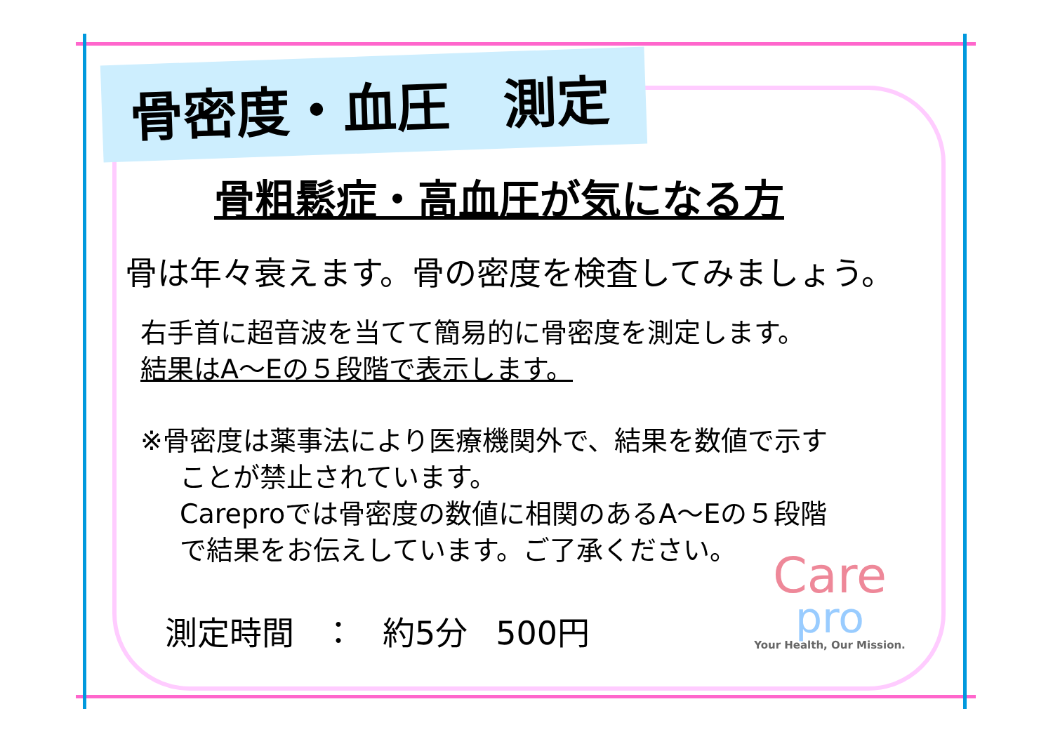骨密度・血圧　測定
骨粗鬆症・高血圧が気になる方
骨は年々衰えます。骨の密度を検査してみましょう。
右手首に超音波を当てて簡易的に骨密度を測定します。
結果はA～Eの５段階で表示します。
※骨密度は薬事法により医療機関外で、結果を数値で示す
ことが禁止されています。
Careproでは骨密度の数値に相関のあるA～Eの５段階
で結果をお伝えしています。ご了承ください。
測定時間 ： 約5分 500円
Care
pro
Your Health, Our Mission.